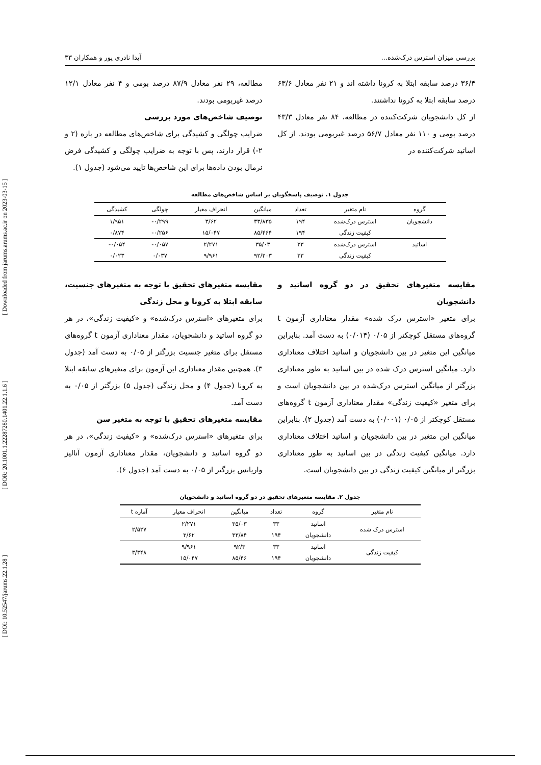[ DOI: 10.52547/jarums.22.1.28 ] [ DOR: 20.1001.1.22287280.1401.22.1.1.6 ] [ Downloaded from jarums.arums.ac.ir on 2023-03-15 ]
بررسی میزان استرس درک‌شده... آیدا نادری پور و همکاران ۳۳
۳۶/۴ درصد سابقه ابتلا به کرونا داشته اند و ۲۱ نفر معادل ۶۳/۶ درصد سابقه ابتلا به کرونا نداشتند.
از کل دانشجویان شرکت‌کننده در مطالعه، ۸۴ نفر معادل ۴۳/۳ درصد بومی و ۱۱۰ نفر معادل ۵۶/۷ درصد غیربومی بودند. از کل اساتید شرکت‌کننده در
مطالعه، ۲۹ نفر معادل ۸۷/۹ درصد بومی و ۴ نفر معادل ۱۲/۱ درصد غیربومی بودند.
توصیف شاخص‌های مورد بررسی
ضرایب چولگی و کشیدگی برای شاخص‌های مطالعه در بازه (۲ و ۲-) قرار دارند، پس با توجه به ضرایب چولگی و کشیدگی فرض نرمال بودن داده‌ها برای این شاخص‌ها تایید می‌شود (جدول ۱).
جدول ۱. توصیف پاسخگویان بر اساس شاخص‌های مطالعه
| گروه | نام متغیر | تعداد | میانگین | انحراف معیار | چولگی | کشیدگی |
| --- | --- | --- | --- | --- | --- | --- |
| دانشجویان | استرس درک‌شده | ۱۹۴ | ۳۳/۸۳۵ | ۳/۶۲ | ۰/۲۹۹- | ۱/۹۵۱ |
| | کیفیت زندگی | ۱۹۴ | ۸۵/۴۶۴ | ۱۵/۰۴۷ | ۰/۲۵۶- | ۰/۸۷۴ |
| اساتید | استرس درک‌شده | ۳۳ | ۳۵/۰۳ | ۲/۲۷۱ | ۰/۰۵۷- | ۰/۰۵۴- |
| | کیفیت زندگی | ۳۳ | ۹۲/۳۰۳ | ۹/۹۶۱ | ۰/۰۳۷ | ۰/۰۲۳ |
مقایسه متغیرهای تحقیق در دو گروه اساتید و دانشجویان
برای متغیر «استرس درک شده» مقدار معناداری آزمون t گروه‌های مستقل کوچکتر از ۰/۰۵ (۰/۰۱۴) به دست آمد. بنابراین میانگین این متغیر در بین دانشجویان و اساتید اختلاف معناداری دارد. میانگین استرس درک شده در بین اساتید به طور معناداری بزرگتر از میانگین استرس درک‌شده در بین دانشجویان است و برای متغیر «کیفیت زندگی» مقدار معناداری آزمون t گروه‌های مستقل کوچکتر از ۰/۰۵ (۰/۰۰۱) به دست آمد (جدول ۲). بنابراین میانگین این متغیر در بین دانشجویان و اساتید اختلاف معناداری دارد. میانگین کیفیت زندگی در بین اساتید به طور معناداری بزرگتر از میانگین کیفیت زندگی در بین دانشجویان است.
مقایسه متغیرهای تحقیق با توجه به متغیرهای جنسیت، سابقه ابتلا به کرونا و محل زندگی
برای متغیرهای «استرس درک‌شده» و «کیفیت زندگی»، در هر دو گروه اساتید و دانشجویان، مقدار معناداری آزمون t گروه‌های مستقل برای متغیر جنسیت بزرگتر از ۰/۰۵ به دست آمد (جدول ۳). همچنین مقدار معناداری این آزمون برای متغیرهای سابقه ابتلا به کرونا (جدول ۴) و محل زندگی (جدول ۵) بزرگتر از ۰/۰۵ به دست آمد.
مقایسه متغیرهای تحقیق با توجه به متغیر سن
برای متغیرهای «استرس درک‌شده» و «کیفیت زندگی»، در هر دو گروه اساتید و دانشجویان، مقدار معناداری آزمون آنالیز واریانس بزرگتر از ۰/۰۵ به دست آمد (جدول ۶).
جدول ۲. مقایسه متغیرهای تحقیق در دو گروه اساتید و دانشجویان
| نام متغیر | گروه | تعداد | میانگین | انحراف معیار | آماره t |
| --- | --- | --- | --- | --- | --- |
| استرس درک شده | اساتید | ۳۳ | ۳۵/۰۳ | ۲/۲۷۱ | ۲/۵۲۷ |
| | دانشجویان | ۱۹۴ | ۳۳/۸۴ | ۳/۶۲ | |
| کیفیت زندگی | اساتید | ۳۳ | ۹۲/۳ | ۹/۹۶۱ | ۳/۳۴۸ |
| | دانشجویان | ۱۹۴ | ۸۵/۴۶ | ۱۵/۰۴۷ | |